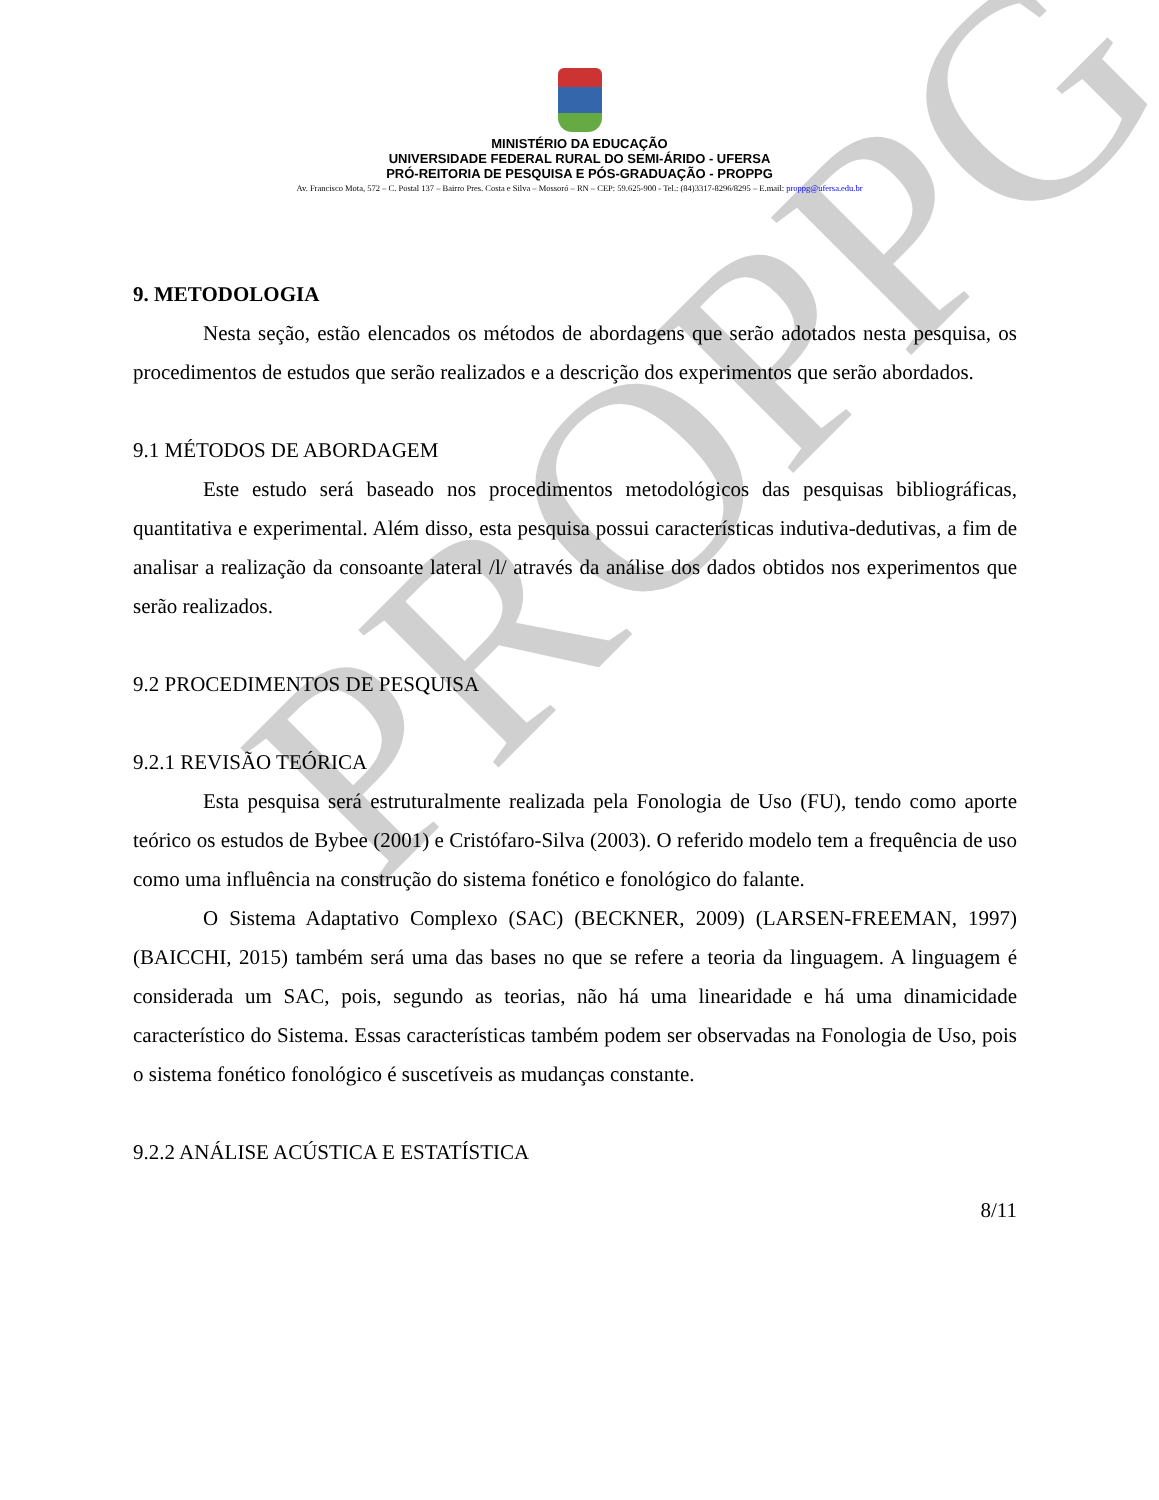PROPPG
MINISTÉRIO DA EDUCAÇÃO
UNIVERSIDADE FEDERAL RURAL DO SEMI-ÁRIDO - UFERSA
PRÓ-REITORIA DE PESQUISA E PÓS-GRADUAÇÃO - PROPPG
Av. Francisco Mota, 572 – C. Postal 137 – Bairro Pres. Costa e Silva – Mossoró – RN – CEP: 59.625-900 - Tel.: (84)3317-8296/8295 – E.mail: proppg@ufersa.edu.br
9. METODOLOGIA
Nesta seção, estão elencados os métodos de abordagens que serão adotados nesta pesquisa, os procedimentos de estudos que serão realizados e a descrição dos experimentos que serão abordados.
9.1 MÉTODOS DE ABORDAGEM
Este estudo será baseado nos procedimentos metodológicos das pesquisas bibliográficas, quantitativa e experimental. Além disso, esta pesquisa possui características indutiva-dedutivas, a fim de analisar a realização da consoante lateral /l/ através da análise dos dados obtidos nos experimentos que serão realizados.
9.2 PROCEDIMENTOS DE PESQUISA
9.2.1 REVISÃO TEÓRICA
Esta pesquisa será estruturalmente realizada pela Fonologia de Uso (FU), tendo como aporte teórico os estudos de Bybee (2001) e Cristófaro-Silva (2003). O referido modelo tem a frequência de uso como uma influência na construção do sistema fonético e fonológico do falante.
O Sistema Adaptativo Complexo (SAC) (BECKNER, 2009) (LARSEN-FREEMAN, 1997) (BAICCHI, 2015) também será uma das bases no que se refere a teoria da linguagem. A linguagem é considerada um SAC, pois, segundo as teorias, não há uma linearidade e há uma dinamicidade característico do Sistema. Essas características também podem ser observadas na Fonologia de Uso, pois o sistema fonético fonológico é suscetíveis as mudanças constante.
9.2.2 ANÁLISE ACÚSTICA E ESTATÍSTICA
8/11